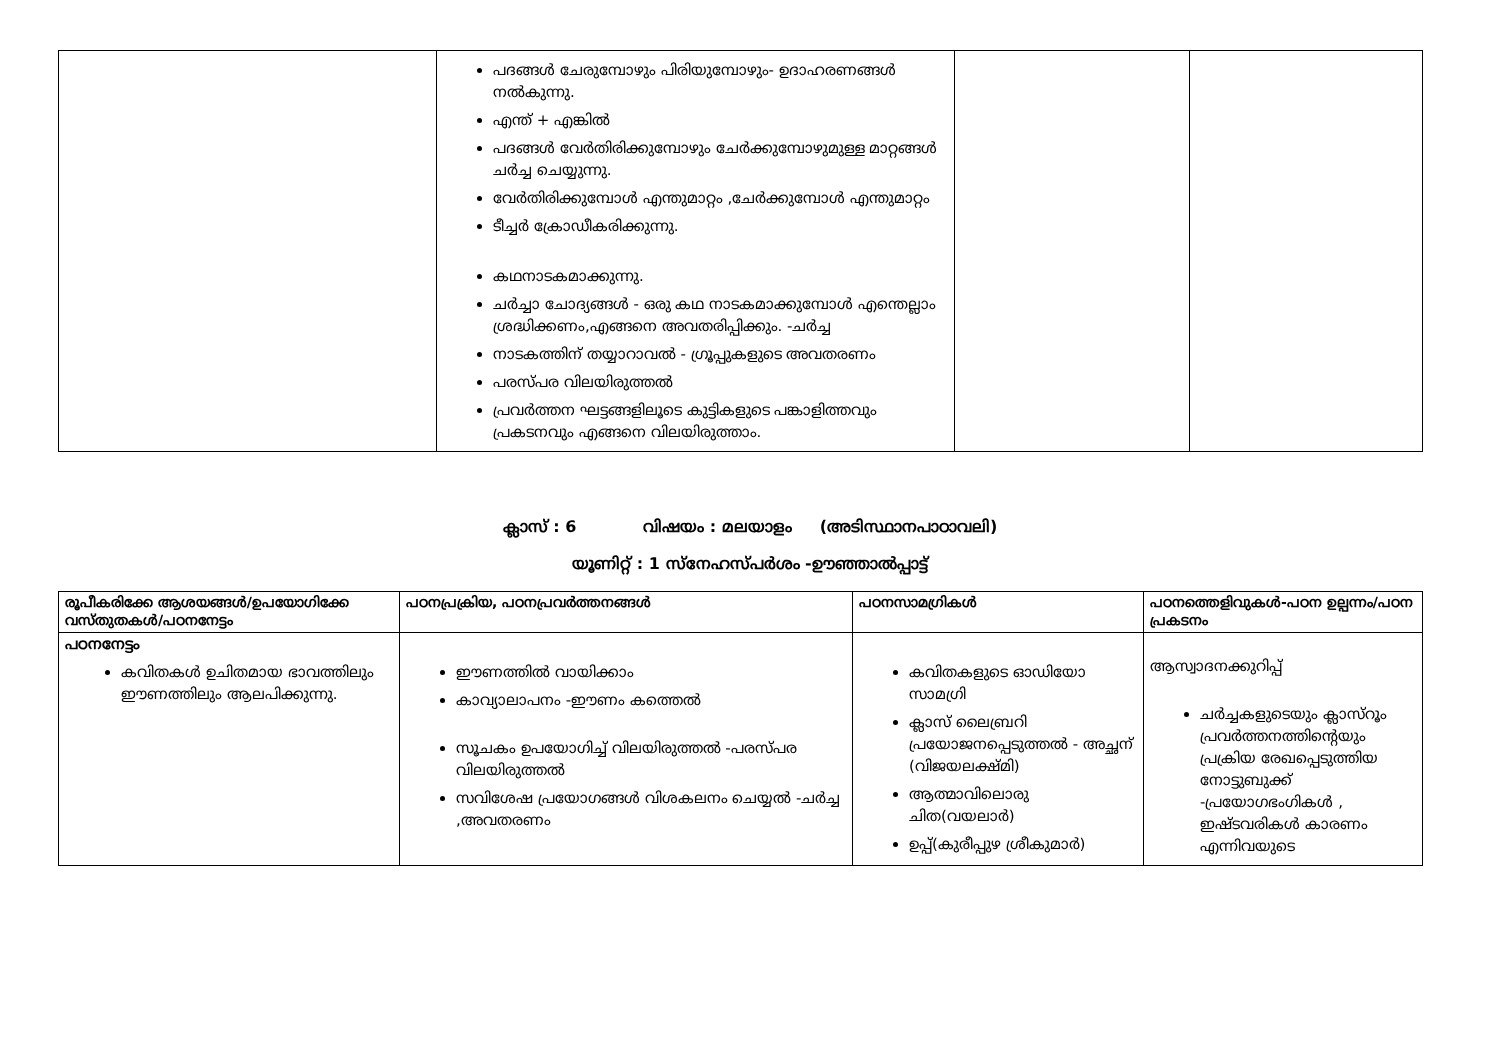| | പദങ്ങൾ ചേരുമ്പോഴും പിരിയുമ്പോഴും- ഉദാഹരണങ്ങൾ നൽകുന്നു. എന്ത് + എങ്കിൽ പദങ്ങൾ വേർതിരിക്കുമ്പോഴും ചേർക്കുമ്പോഴുമുള്ള മാറ്റങ്ങൾ ചർച്ച ചെയ്യുന്നു. വേർതിരിക്കുമ്പോൾ എന്തുമാറ്റം ,ചേർക്കുമ്പോൾ എന്തുമാറ്റം ടീച്ചർ ക്രോഡീകരിക്കുന്നു. കഥനാടകമാക്കുന്നു. ചർച്ചാ ചോദ്യങ്ങൾ - ഒരു കഥ നാടകമാക്കുമ്പോൾ എന്തെല്ലാം ശ്രദ്ധിക്കണം,എങ്ങനെ അവതരിപ്പിക്കും. -ചർച്ച നാടകത്തിന് തയ്യാറാവൽ - ഗ്രൂപ്പുകളുടെ അവതരണം പരസ്പര വിലയിരുത്തൽ പ്രവർത്തന ഘട്ടങ്ങളിലൂടെ കുട്ടികളുടെ പങ്കാളിത്തവും പ്രകടനവും എങ്ങനെ വിലയിരുത്താം. | | |
ക്ലാസ് : 6 വിഷയം : മലയാളം (അടിസ്ഥാനപാഠാവലി)
യൂണിറ്റ് : 1 സ്നേഹസ്പർശം -ഊഞ്ഞാൽപ്പാട്ട്
| രൂപീകരിക്കേ ആശയങ്ങൾ/ഉപയോഗിക്കേ വസ്തുതകൾ/പഠനനേട്ടം | പഠനപ്രക്രിയ, പഠനപ്രവർത്തനങ്ങൾ | പഠനസാമഗ്രികൾ | പഠനത്തെളിവുകൾ-പഠന ഉല്പന്നം/പഠന പ്രകടനം |
| --- | --- | --- | --- |
| പഠനനേട്ടം കവിതകൾ ഉചിതമായ ഭാവത്തിലും ഈണത്തിലും ആലപിക്കുന്നു. | ഈണത്തിൽ വായിക്കാം കാവ്യാലാപനം -ഈണം കത്തെൽ സൂചകം ഉപയോഗിച്ച് വിലയിരുത്തൽ -പരസ്പര വിലയിരുത്തൽ സവിശേഷ പ്രയോഗങ്ങൾ വിശകലനം ചെയ്യൽ -ചർച്ച ,അവതരണം | കവിതകളുടെ ഓഡിയോ സാമഗ്രി ക്ലാസ് ലൈബ്രറി പ്രയോജനപ്പെടുത്തൽ - അച്ഛന് (വിജയലക്ഷ്മി) ആത്മാവിലൊരു ചിത(വയലാർ) ഉപ്പ്(കുരീപ്പുഴ ശ്രീകുമാർ) | ആസ്വാദനക്കുറിപ്പ് ചർച്ചകളുടെയും ക്ലാസ്റൂം പ്രവർത്തനത്തിന്റെയും പ്രക്രിയ രേഖപ്പെടുത്തിയ നോട്ടുബുക്ക് -പ്രയോഗഭംഗികൾ , ഇഷ്ടവരികൾ കാരണം എന്നിവയുടെ |